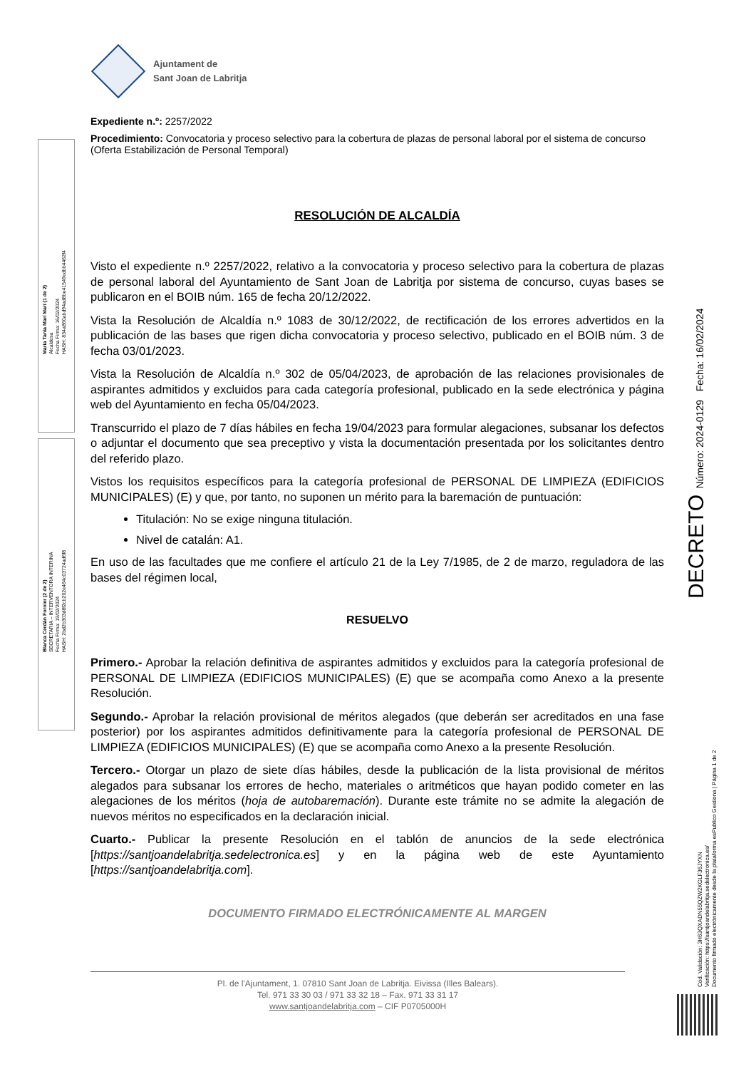Maria Tania Marí Marí (1 de 2)
Alcaldesa
Fecha Firma: 16/02/2024
HASH: 834a860abd94ad8be41549edbb4462f4
Blanca Cerdán Fornier (2 de 2)
SECRETARIA – INTERVENTORA INTERINA
Fecha Firma: 19/02/2024
HASH: 2bd2b303d8f2cb202e464c03724ad6f8
DECRETO Número: 2024-0129 Fecha: 16/02/2024
Cód. Validación: 3H63QXADN55QZW2KGLF36JYXN
Verificación: https://santjoandelabritja.sedelectronica.es/
Documento firmado electrónicamente desde la plataforma esPublico Gestiona | Página 1 de 2
Ajuntament de
Sant Joan de Labritja
Expediente n.º: 2257/2022
Procedimiento: Convocatoria y proceso selectivo para la cobertura de plazas de personal laboral por el sistema de concurso (Oferta Estabilización de Personal Temporal)
RESOLUCIÓN DE ALCALDÍA
Visto el expediente n.º 2257/2022, relativo a la convocatoria y proceso selectivo para la cobertura de plazas de personal laboral del Ayuntamiento de Sant Joan de Labritja por sistema de concurso, cuyas bases se publicaron en el BOIB núm. 165 de fecha 20/12/2022.
Vista la Resolución de Alcaldía n.º 1083 de 30/12/2022, de rectificación de los errores advertidos en la publicación de las bases que rigen dicha convocatoria y proceso selectivo, publicado en el BOIB núm. 3 de fecha 03/01/2023.
Vista la Resolución de Alcaldía n.º 302 de 05/04/2023, de aprobación de las relaciones provisionales de aspirantes admitidos y excluidos para cada categoría profesional, publicado en la sede electrónica y página web del Ayuntamiento en fecha 05/04/2023.
Transcurrido el plazo de 7 días hábiles en fecha 19/04/2023 para formular alegaciones, subsanar los defectos o adjuntar el documento que sea preceptivo y vista la documentación presentada por los solicitantes dentro del referido plazo.
Vistos los requisitos específicos para la categoría profesional de PERSONAL DE LIMPIEZA (EDIFICIOS MUNICIPALES) (E) y que, por tanto, no suponen un mérito para la baremación de puntuación:
Titulación: No se exige ninguna titulación.
Nivel de catalán: A1.
En uso de las facultades que me confiere el artículo 21 de la Ley 7/1985, de 2 de marzo, reguladora de las bases del régimen local,
RESUELVO
Primero.- Aprobar la relación definitiva de aspirantes admitidos y excluidos para la categoría profesional de PERSONAL DE LIMPIEZA (EDIFICIOS MUNICIPALES) (E) que se acompaña como Anexo a la presente Resolución.
Segundo.- Aprobar la relación provisional de méritos alegados (que deberán ser acreditados en una fase posterior) por los aspirantes admitidos definitivamente para la categoría profesional de PERSONAL DE LIMPIEZA (EDIFICIOS MUNICIPALES) (E) que se acompaña como Anexo a la presente Resolución.
Tercero.- Otorgar un plazo de siete días hábiles, desde la publicación de la lista provisional de méritos alegados para subsanar los errores de hecho, materiales o aritméticos que hayan podido cometer en las alegaciones de los méritos (hoja de autobaremación). Durante este trámite no se admite la alegación de nuevos méritos no especificados en la declaración inicial.
Cuarto.- Publicar la presente Resolución en el tablón de anuncios de la sede electrónica [https://santjoandelabritja.sedelectronica.es] y en la página web de este Ayuntamiento [https://santjoandelabritja.com].
DOCUMENTO FIRMADO ELECTRÓNICAMENTE AL MARGEN
Pl. de l'Ajuntament, 1. 07810 Sant Joan de Labritja. Eivissa (Illes Balears).
Tel. 971 33 30 03 / 971 33 32 18 – Fax. 971 33 31 17
www.santjoandelabritja.com – CIF P0705000H